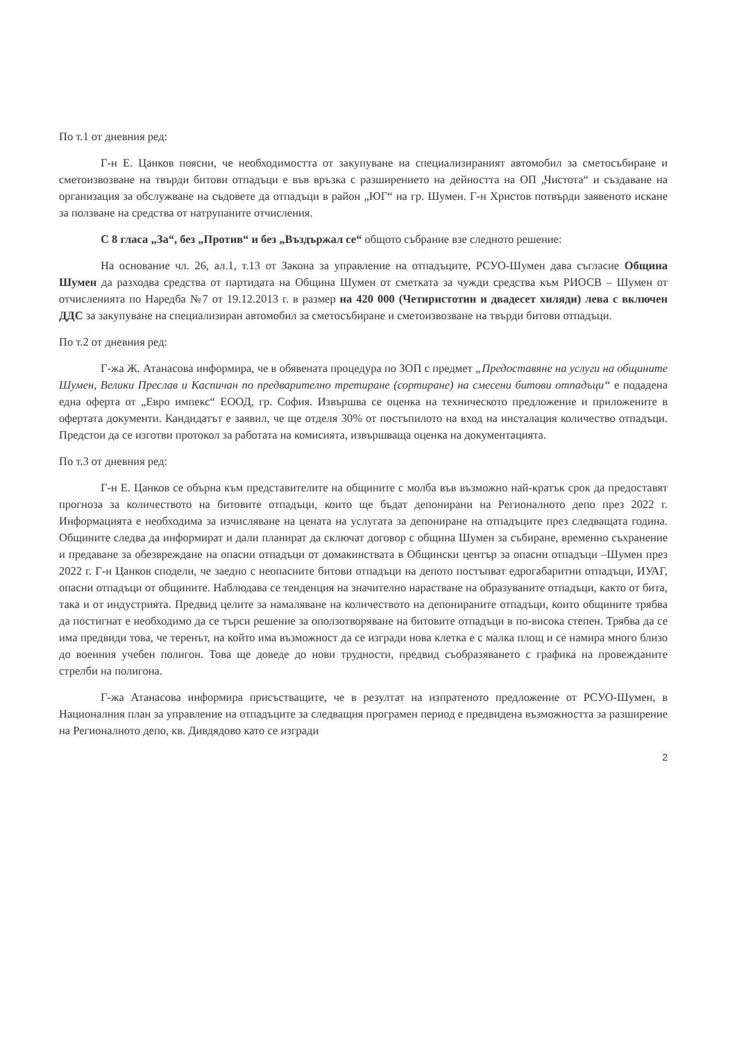По т.1 от дневния ред:
Г-н Е. Цанков поясни, че необходимостта от закупуване на специализираният автомобил за сметосъбиране и сметоизвозване на твърди битови отпадъци е във връзка с разширението на дейността на ОП „Чистота“ и създаване на организация за обслужване на съдовете да отпадъци в район „ЮГ“ на гр. Шумен. Г-н Христов потвърди заявеното искане за ползване на средства от натрупаните отчисления.
С 8 гласа „За“, без „Против“ и без „Въздържал се“ общото събрание взе следното решение:
На основание чл. 26, ал.1, т.13 от Закона за управление на отпадъците, РСУО-Шумен дава съгласие Община Шумен да разходва средства от партидата на Община Шумен от сметката за чужди средства към РИОСВ – Шумен от отчисленията по Наредба №7 от 19.12.2013 г. в размер на 420 000 (Четиристотин и двадесет хиляди) лева с включен ДДС за закупуване на специализиран автомобил за сметосъбиране и сметоизвозване на твърди битови отпадъци.
По т.2 от дневния ред:
Г-жа Ж. Атанасова информира, че в обявената процедура по ЗОП с предмет „Предоставяне на услуги на общините Шумен, Велики Преслав и Каспичан по предварително третиране (сортиране) на смесени битови отпадъци“ е подадена една оферта от „Евро импекс“ ЕООД, гр. София. Извършва се оценка на техническото предложение и приложените в офертата документи. Кандидатът е заявил, че ще отделя 30% от постъпилото на вход на инсталация количество отпадъци. Предстои да се изготви протокол за работата на комисията, извършваща оценка на документацията.
По т.3 от дневния ред:
Г-н Е. Цанков се обърна към представителите на общините с молба във възможно най-кратък срок да предоставят прогноза за количеството на битовите отпадъци, които ще бъдат депонирани на Регионалното депо през 2022 г. Информацията е необходима за изчисляване на цената на услугата за депониране на отпадъците през следващата година. Общините следва да информират и дали планират да сключат договор с община Шумен за събиране, временно съхранение и предаване за обезвреждане на опасни отпадъци от домакинствата в Общински център за опасни отпадъци –Шумен през 2022 г. Г-н Цанков сподели, че заедно с неопасните битови отпадъци на депото постъпват едрогабаритни отпадъци, ИУАГ, опасни отпадъци от общините. Наблюдава се тенденция на значително нарастване на образуваните отпадъци, както от бита, така и от индустрията. Предвид целите за намаляване на количеството на депонираните отпадъци, които общините трябва да постигнат е необходимо да се търси решение за оползотворяване на битовите отпадъци в по-висока степен. Трябва да се има предвиди това, че теренът, на който има възможност да се изгради нова клетка е с малка площ и се намира много близо до военния учебен полигон. Това ще доведе до нови трудности, предвид съобразяването с графика на провежданите стрелби на полигона.
Г-жа Атанасова информира присъстващите, че в резултат на изпратеното предложение от РСУО-Шумен, в Националния план за управление на отпадъците за следващия програмен период е предвидена възможността за разширение на Регионалното депо, кв. Дивдядово като се изгради
2